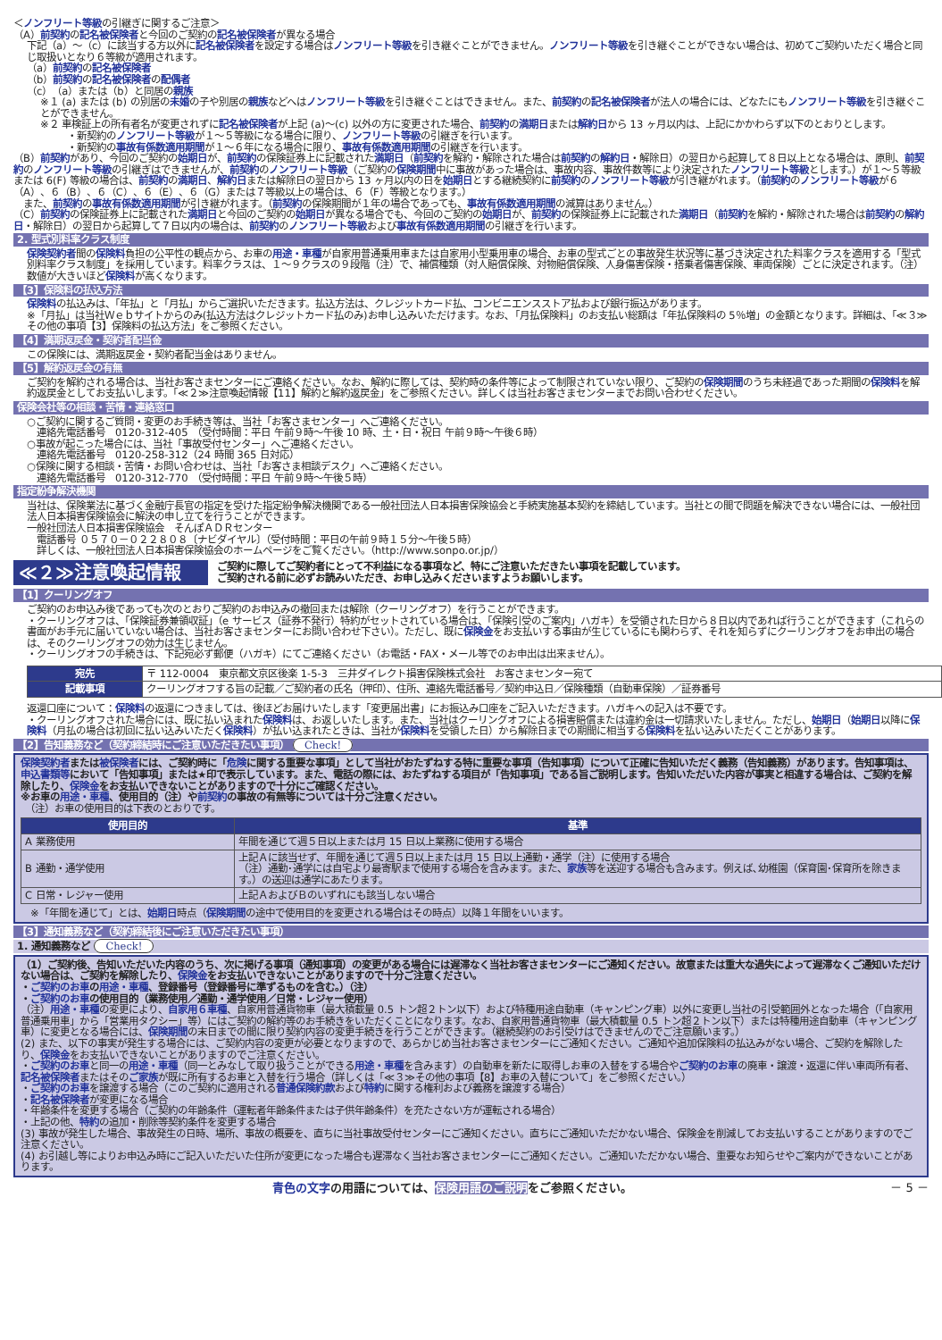＜ノンフリート等級の引継ぎに関するご注意＞
（A）前契約の記名被保険者と今回のご契約の記名被保険者が異なる場合
下記（a）～（c）に該当する方以外に記名被保険者を設定する場合はノンフリート等級を引き継ぐことができません。ノンフリート等級を引き継ぐことができない場合は、初めてご契約いただく場合と同じ取扱いとなり６等級が適用されます。
（a）前契約の記名被保険者
（b）前契約の記名被保険者の配偶者
（c）（a）または（b）と同居の親族
※１ (a) または (b) の別居の未婚の子や別居の親族などへはノンフリート等級を引き継ぐことはできません。また、前契約の記名被保険者が法人の場合には、どなたにもノンフリート等級を引き継ぐことができません。
※２ 車検証上の所有者名が変更されずに記名被保険者が上記 (a)～(c) 以外の方に変更された場合、前契約の満期日または解約日から 13 ヶ月以内は、上記にかかわらず以下のとおりとします。
・新契約のノンフリート等級が１～５等級になる場合に限り、ノンフリート等級の引継ぎを行います。
・新契約の事故有係数適用期間が１～６年になる場合に限り、事故有係数適用期間の引継ぎを行います。
（B）前契約があり、今回のご契約の始期日が、前契約の保険証券上に記載された満期日（前契約を解約・解除された場合は前契約の解約日・解除日）の翌日から起算して８日以上となる場合は、原則、前契約のノンフリート等級の引継ぎはできませんが、前契約のノンフリート等級（ご契約の保険期間中に事故があった場合は、事故内容、事故件数等により決定されたノンフリート等級とします。）が１～５等級または 6(F) 等級の場合は、前契約の満期日、解約日または解除日の翌日から 13 ヶ月以内の日を始期日とする継続契約に前契約のノンフリート等級が引き継がれます。（前契約のノンフリート等級が６（A）、６（B）、６（C）、６（E）、６（G）または７等級以上の場合は、６（F）等級となります。）
　また、前契約の事故有係数適用期間が引き継がれます。（前契約の保険期間が１年の場合であっても、事故有係数適用期間の減算はありません。）
（C）前契約の保険証券上に記載された満期日と今回のご契約の始期日が異なる場合でも、今回のご契約の始期日が、前契約の保険証券上に記載された満期日（前契約を解約・解除された場合は前契約の解約日・解除日）の翌日から起算して７日以内の場合は、前契約のノンフリート等級および事故有係数適用期間の引継ぎを行います。
2. 型式別料率クラス制度
保険契約者間の保険料負担の公平性の観点から、お車の用途・車種が自家用普通乗用車または自家用小型乗用車の場合、お車の型式ごとの事故発生状況等に基づき決定された料率クラスを適用する「型式別料率クラス制度」を採用しています。料率クラスは、１～９クラスの９段階（注）で、補償種類（対人賠償保険、対物賠償保険、人身傷害保険・搭乗者傷害保険、車両保険）ごとに決定されます。（注）数値が大きいほど保険料が高くなります。
【3】保険料の払込方法
保険料の払込みは、「年払」と「月払」からご選択いただきます。払込方法は、クレジットカード払、コンビニエンスストア払および銀行振込があります。
※「月払」は当社Ｗｅｂサイトからのみ(払込方法はクレジットカード払のみ)お申し込みいただけます。なお､「月払保険料」のお支払い総額は「年払保険料の 5％増」の金額となります。詳細は、「≪３≫その他の事項【3】保険料の払込方法」をご参照ください。
【4】満期返戻金・契約者配当金
この保険には、満期返戻金・契約者配当金はありません。
【5】解約返戻金の有無
ご契約を解約される場合は、当社お客さまセンターにご連絡ください。なお、解約に際しては、契約時の条件等によって制限されていない限り、ご契約の保険期間のうち未経過であった期間の保険料を解約返戻金としてお支払いします。「≪２≫注意喚起情報【11】解約と解約返戻金」をご参照ください。詳しくは当社お客さまセンターまでお問い合わせください。
保険会社等の相談・苦情・連絡窓口
○ご契約に関するご質問・変更のお手続き等は、当社「お客さまセンター」へご連絡ください。
　連絡先電話番号　0120-312-405　（受付時間：平日 午前９時～午後 10 時、土・日・祝日 午前９時～午後６時）
○事故が起こった場合には、当社「事故受付センター」へご連絡ください。
　連絡先電話番号　0120-258-312（24 時間 365 日対応）
○保険に関する相談・苦情・お問い合わせは、当社「お客さま相談デスク」へご連絡ください。
　連絡先電話番号　0120-312-770　（受付時間：平日 午前９時～午後５時）
指定紛争解決機関
当社は、保険業法に基づく金融庁長官の指定を受けた指定紛争解決機関である一般社団法人日本損害保険協会と手続実施基本契約を締結しています。当社との間で問題を解決できない場合には、一般社団法人日本損害保険協会に解決の申し立てを行うことができます。
一般社団法人日本損害保険協会　そんぽＡＤＲセンター
　電話番号 ０５７０－０２２８０８〔ナビダイヤル〕（受付時間：平日の午前９時１５分～午後５時）
　詳しくは、一般社団法人日本損害保険協会のホームページをご覧ください。（http://www.sonpo.or.jp/）
≪２≫注意喚起情報
ご契約に際してご契約者にとって不利益になる事項など、特にご注意いただきたい事項を記載しています。
ご契約される前に必ずお読みいただき、お申し込みくださいますようお願いします。
【1】クーリングオフ
ご契約のお申込み後であっても次のとおりご契約のお申込みの撤回または解除（クーリングオフ）を行うことができます。
・クーリングオフは、「保険証券兼領収証」（e サービス（証券不発行）特約がセットされている場合は、「保険引受のご案内」ハガキ）を受領された日から８日以内であれば行うことができます（これらの書面がお手元に届いていない場合は、当社お客さまセンターにお問い合わせ下さい）。ただし、既に保険金をお支払いする事由が生じているにも関わらず、それを知らずにクーリングオフをお申出の場合は、そのクーリングオフの効力は生じません。
・クーリングオフの手続きは、下記宛必ず郵便（ハガキ）にてご連絡ください（お電話・FAX・メール等でのお申出は出来ません）。
| 宛先 | 〒 112-0004 東京都文京区後楽 1-5-3 三井ダイレクト損害保険株式会社 お客さまセンター宛て |
| 記載事項 | クーリングオフする旨の記載／ご契約者の氏名（押印）、住所、連絡先電話番号／契約申込日／保険種類（自動車保険）／証券番号 |
返還口座について：保険料の返還につきましては、後ほどお届けいたします「変更届出書」にお振込み口座をご記入いただきます。ハガキへの記入は不要です。
・クーリングオフされた場合には、既に払い込まれた保険料は、お返しいたします。また、当社はクーリングオフによる損害賠償または違約金は一切請求いたしません。ただし、始期日（始期日以降に保険料（月払の場合は初回に払い込みいただく保険料）が払い込まれたときは、当社が保険料を受領した日）から解除日までの期間に相当する保険料を払い込みいただくことがあります。
【2】告知義務など（契約締結時にご注意いただきたい事項） Check!
保険契約者または被保険者には、ご契約時に「危険に関する重要な事項」として当社がおたずねする特に重要な事項（告知事項）について正確に告知いただく義務（告知義務）があります。告知事項は、申込書類等において「告知事項」または★印で表示しています。また、電話の際には、おたずねする項目が「告知事項」である旨ご説明します。告知いただいた内容が事実と相違する場合は、ご契約を解除したり、保険金をお支払いできないことがありますので十分にご確認ください。
※お車の用途・車種、使用目的（注）や前契約の事故の有無等については十分ご注意ください。
　（注）お車の使用目的は下表のとおりです。
| 使用目的 | 基準 |
| --- | --- |
| A 業務使用 | 年間を通じて週５日以上または月 15 日以上業務に使用する場合 |
| B 通勤・通学使用 | 上記Ａに該当せず、年間を通じて週５日以上または月 15 日以上通勤・通学（注）に使用する場合 （注）通勤･通学には自宅より最寄駅まで使用する場合を含みます。また、 家族 等を送迎する場合も含みます。例えば､幼稚園（保育園･保育所を除きます。）の送迎は通学にあたります。 |
| C 日常・レジャー使用 | 上記ＡおよびＢのいずれにも該当しない場合 |
　※「年間を通じて」とは、始期日時点（保険期間の途中で使用目的を変更される場合はその時点）以降１年間をいいます。
【3】通知義務など（契約締結後にご注意いただきたい事項）
1. 通知義務など Check!
（1）ご契約後、告知いただいた内容のうち、次に掲げる事項（通知事項）の変更がある場合には遅滞なく当社お客さまセンターにご通知ください。故意または重大な過失によって遅滞なくご通知いただけない場合は、ご契約を解除したり、保険金をお支払いできないことがありますので十分ご注意ください。
・ご契約のお車の用途・車種、登録番号（登録番号に準ずるものを含む。）（注）
・ご契約のお車の使用目的（業務使用／通勤・通学使用／日常・レジャー使用）
（注）用途・車種の変更により、自家用６車種、自家用普通貨物車（最大積載量 0.5 トン超２トン以下）および特種用途自動車（キャンピング車）以外に変更し当社の引受範囲外となった場合（「自家用普通乗用車」から「営業用タクシー」等）にはご契約の解約等のお手続きをいただくことになります。なお、自家用普通貨物車（最大積載量 0.5 トン超２トン以下）または特種用途自動車（キャンピング車）に変更となる場合には、保険期間の末日までの間に限り契約内容の変更手続きを行うことができます。（継続契約のお引受けはできませんのでご注意願います。）
(2) また、以下の事実が発生する場合には、ご契約内容の変更が必要となりますので、あらかじめ当社お客さまセンターにご通知ください。ご通知や追加保険料の払込みがない場合、ご契約を解除したり、保険金をお支払いできないことがありますのでご注意ください。
・ご契約のお車と同一の用途・車種（同一とみなして取り扱うことができる用途・車種を含みます）の自動車を新たに取得しお車の入替をする場合やご契約のお車の廃車・譲渡・返還に伴い車両所有者、記名被保険者またはそのご家族が既に所有するお車と入替を行う場合（詳しくは「≪３≫その他の事項【8】お車の入替について」をご参照ください。）
・ご契約のお車を譲渡する場合（このご契約に適用される普通保険約款および特約に関する権利および義務を譲渡する場合）
・記名被保険者が変更になる場合
・年齢条件を変更する場合（ご契約の年齢条件（運転者年齢条件または子供年齢条件）を充たさない方が運転される場合）
・上記の他、特約の追加・削除等契約条件を変更する場合
(3) 事故が発生した場合、事故発生の日時、場所、事故の概要を、直ちに当社事故受付センターにご通知ください。直ちにご通知いただかない場合、保険金を削減してお支払いすることがありますのでご注意ください。
(4) お引越し等によりお申込み時にご記入いただいた住所が変更になった場合も遅滞なく当社お客さまセンターにご通知ください。ご通知いただかない場合、重要なお知らせやご案内ができないことがあります。
青色の文字の用語については、保険用語のご説明をご参照ください。 － 5 －